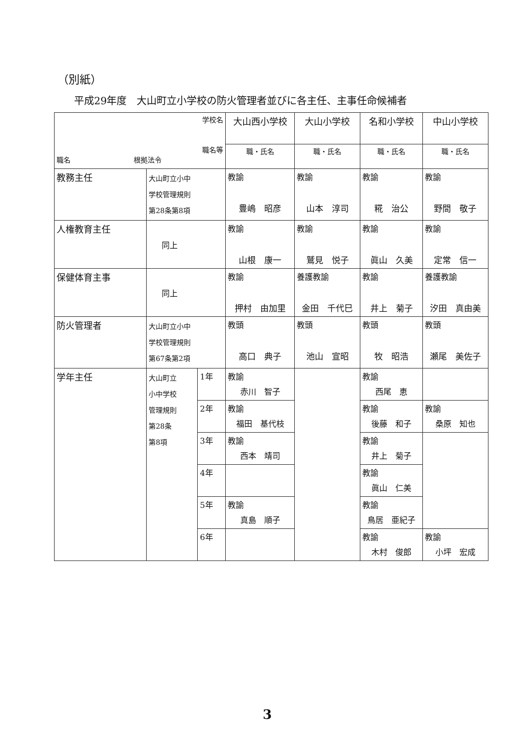（別紙）
平成29年度　大山町立小学校の防火管理者並びに各主任、主事任命候補者
| 学校名 職名等 職名 根拠法令 | | | 大山西小学校 | 大山小学校 | 名和小学校 | 中山小学校 |
| --- | --- | --- | --- | --- | --- | --- |
| | | | 職・氏名 | 職・氏名 | 職・氏名 | 職・氏名 |
| 教務主任 | 大山町立小中 学校管理規則 第28条第8項 | | 教諭 豊嶋 昭彦 | 教諭 山本 淳司 | 教諭 糀 治公 | 教諭 野間 敬子 |
| 人権教育主任 | 同上 | | 教諭 山根 康一 | 教諭 鷲見 悦子 | 教諭 眞山 久美 | 教諭 定常 信一 |
| 保健体育主事 | 同上 | | 教諭 押村 由加里 | 養護教諭 金田 千代巳 | 教諭 井上 菊子 | 養護教諭 汐田 真由美 |
| 防火管理者 | 大山町立小中 学校管理規則 第67条第2項 | | 教頭 高口 典子 | 教頭 池山 宣昭 | 教頭 牧 昭浩 | 教頭 瀬尾 美佐子 |
| 学年主任 | 大山町立 小中学校 管理規則 第28条 第8項 | 1年 | 教諭 赤川 智子 | | 教諭 西尾 恵 | |
| | | 2年 | 教諭 福田 基代枝 | | 教諭 後藤 和子 | 教諭 桑原 知也 |
| | | 3年 | 教諭 西本 靖司 | | 教諭 井上 菊子 | |
| | | 4年 | | | 教諭 眞山 仁美 | |
| | | 5年 | 教諭 真島 順子 | | 教諭 鳥居 亜紀子 | |
| | | 6年 | | | 教諭 木村 俊郎 | 教諭 小坪 宏成 |
3